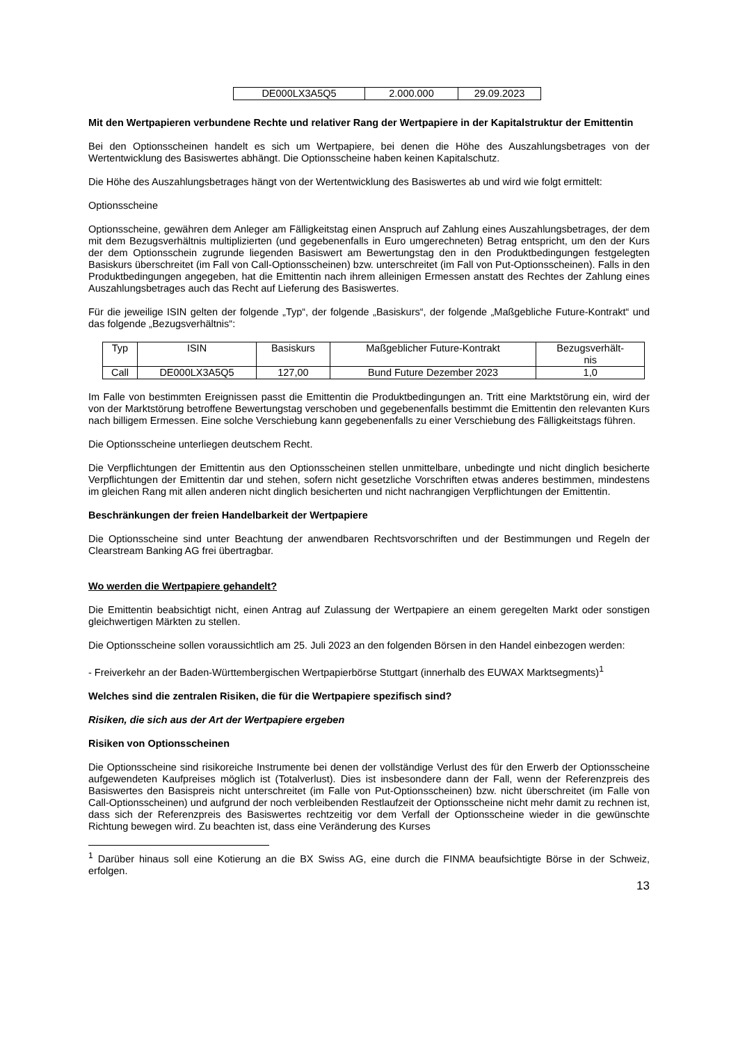| DE000LX3A5Q5 | 2.000.000 | 29.09.2023 |
Mit den Wertpapieren verbundene Rechte und relativer Rang der Wertpapiere in der Kapitalstruktur der Emittentin
Bei den Optionsscheinen handelt es sich um Wertpapiere, bei denen die Höhe des Auszahlungsbetrages von der Wertentwicklung des Basiswertes abhängt. Die Optionsscheine haben keinen Kapitalschutz.
Die Höhe des Auszahlungsbetrages hängt von der Wertentwicklung des Basiswertes ab und wird wie folgt ermittelt:
Optionsscheine
Optionsscheine, gewähren dem Anleger am Fälligkeitstag einen Anspruch auf Zahlung eines Auszahlungsbetrages, der dem mit dem Bezugsverhältnis multiplizierten (und gegebenenfalls in Euro umgerechneten) Betrag entspricht, um den der Kurs der dem Optionsschein zugrunde liegenden Basiswert am Bewertungstag den in den Produktbedingungen festgelegten Basiskurs überschreitet (im Fall von Call-Optionsscheinen) bzw. unterschreitet (im Fall von Put-Optionsscheinen). Falls in den Produktbedingungen angegeben, hat die Emittentin nach ihrem alleinigen Ermessen anstatt des Rechtes der Zahlung eines Auszahlungsbetrages auch das Recht auf Lieferung des Basiswertes.
Für die jeweilige ISIN gelten der folgende „Typ“, der folgende „Basiskurs“, der folgende „Maßgebliche Future-Kontrakt“ und das folgende „Bezugsverhältnis“:
| Typ | ISIN | Basiskurs | Maßgeblicher Future-Kontrakt | Bezugsverhält- nis |
| Call | DE000LX3A5Q5 | 127,00 | Bund Future Dezember 2023 | 1,0 |
Im Falle von bestimmten Ereignissen passt die Emittentin die Produktbedingungen an. Tritt eine Marktstörung ein, wird der von der Marktstörung betroffene Bewertungstag verschoben und gegebenenfalls bestimmt die Emittentin den relevanten Kurs nach billigem Ermessen. Eine solche Verschiebung kann gegebenenfalls zu einer Verschiebung des Fälligkeitstags führen.
Die Optionsscheine unterliegen deutschem Recht.
Die Verpflichtungen der Emittentin aus den Optionsscheinen stellen unmittelbare, unbedingte und nicht dinglich besicherte Verpflichtungen der Emittentin dar und stehen, sofern nicht gesetzliche Vorschriften etwas anderes bestimmen, mindestens im gleichen Rang mit allen anderen nicht dinglich besicherten und nicht nachrangigen Verpflichtungen der Emittentin.
Beschränkungen der freien Handelbarkeit der Wertpapiere
Die Optionsscheine sind unter Beachtung der anwendbaren Rechtsvorschriften und der Bestimmungen und Regeln der Clearstream Banking AG frei übertragbar.
Wo werden die Wertpapiere gehandelt?
Die Emittentin beabsichtigt nicht, einen Antrag auf Zulassung der Wertpapiere an einem geregelten Markt oder sonstigen gleichwertigen Märkten zu stellen.
Die Optionsscheine sollen voraussichtlich am 25. Juli 2023 an den folgenden Börsen in den Handel einbezogen werden:
- Freiverkehr an der Baden-Württembergischen Wertpapierbörse Stuttgart (innerhalb des EUWAX Marktsegments)<sup>1</sup>
Welches sind die zentralen Risiken, die für die Wertpapiere spezifisch sind?
Risiken, die sich aus der Art der Wertpapiere ergeben
Risiken von Optionsscheinen
Die Optionsscheine sind risikoreiche Instrumente bei denen der vollständige Verlust des für den Erwerb der Optionsscheine aufgewendeten Kaufpreises möglich ist (Totalverlust). Dies ist insbesondere dann der Fall, wenn der Referenzpreis des Basiswertes den Basispreis nicht unterschreitet (im Falle von Put-Optionsscheinen) bzw. nicht überschreitet (im Falle von Call-Optionsscheinen) und aufgrund der noch verbleibenden Restlaufzeit der Optionsscheine nicht mehr damit zu rechnen ist, dass sich der Referenzpreis des Basiswertes rechtzeitig vor dem Verfall der Optionsscheine wieder in die gewünschte Richtung bewegen wird. Zu beachten ist, dass eine Veränderung des Kurses
<sup>1</sup> Darüber hinaus soll eine Kotierung an die BX Swiss AG, eine durch die FINMA beaufsichtigte Börse in der Schweiz, erfolgen.
13